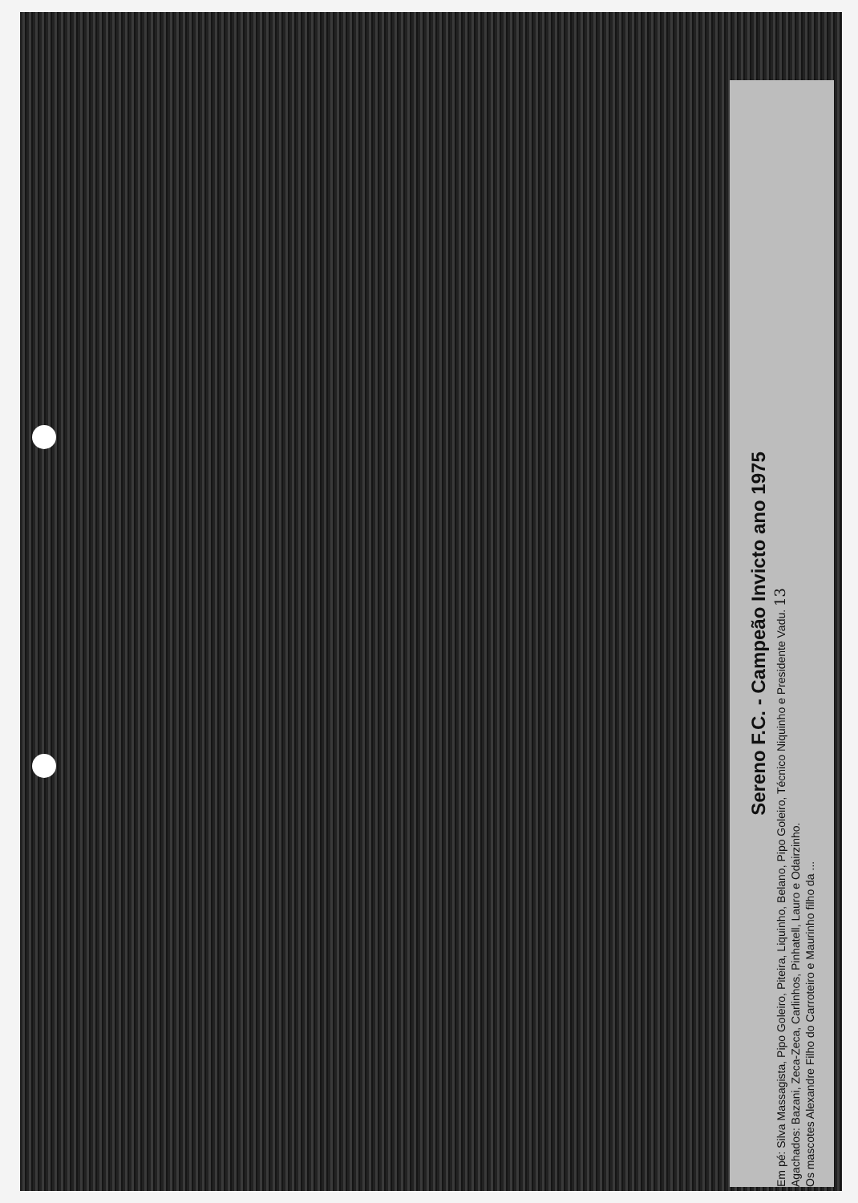Sereno F.C. - Campeão Invicto ano 1975
Em pé: Silva Massagista, Pipo Goleiro, Piteira, Liquinho, Belano, Pipo Goleiro, Técnico Niquinho e Presidente Vadu. 13
Agachados: Bazani, Zeca-Zeca, Carlinhos, Pinhatell, Lauro e Odairzinho.
Os mascotes Alexandre Filho do Carroteiro e Maurinho filho da ...